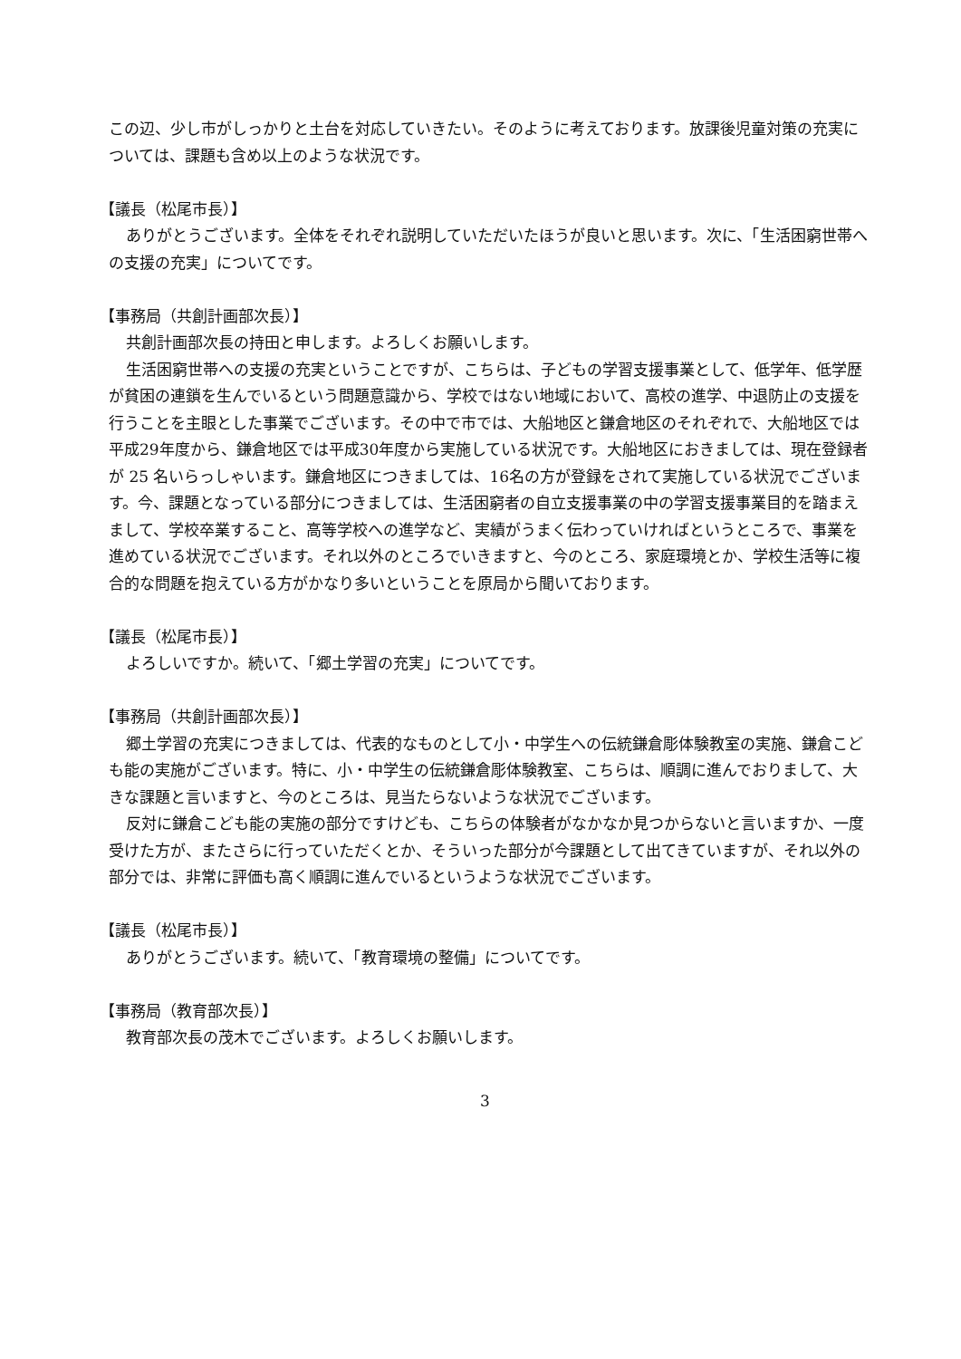この辺、少し市がしっかりと土台を対応していきたい。そのように考えております。放課後児童対策の充実については、課題も含め以上のような状況です。
【議長（松尾市長）】
ありがとうございます。全体をそれぞれ説明していただいたほうが良いと思います。次に、「生活困窮世帯への支援の充実」についてです。
【事務局（共創計画部次長）】
共創計画部次長の持田と申します。よろしくお願いします。
生活困窮世帯への支援の充実ということですが、こちらは、子どもの学習支援事業として、低学年、低学歴が貧困の連鎖を生んでいるという問題意識から、学校ではない地域において、高校の進学、中退防止の支援を行うことを主眼とした事業でございます。その中で市では、大船地区と鎌倉地区のそれぞれで、大船地区では平成29年度から、鎌倉地区では平成30年度から実施している状況です。大船地区におきましては、現在登録者が 25 名いらっしゃいます。鎌倉地区につきましては、16名の方が登録をされて実施している状況でございます。今、課題となっている部分につきましては、生活困窮者の自立支援事業の中の学習支援事業目的を踏まえまして、学校卒業すること、高等学校への進学など、実績がうまく伝わっていければというところで、事業を進めている状況でございます。それ以外のところでいきますと、今のところ、家庭環境とか、学校生活等に複合的な問題を抱えている方がかなり多いということを原局から聞いております。
【議長（松尾市長）】
よろしいですか。続いて、「郷土学習の充実」についてです。
【事務局（共創計画部次長）】
郷土学習の充実につきましては、代表的なものとして小・中学生への伝統鎌倉彫体験教室の実施、鎌倉こども能の実施がございます。特に、小・中学生の伝統鎌倉彫体験教室、こちらは、順調に進んでおりまして、大きな課題と言いますと、今のところは、見当たらないような状況でございます。
反対に鎌倉こども能の実施の部分ですけども、こちらの体験者がなかなか見つからないと言いますか、一度受けた方が、またさらに行っていただくとか、そういった部分が今課題として出てきていますが、それ以外の部分では、非常に評価も高く順調に進んでいるというような状況でございます。
【議長（松尾市長）】
ありがとうございます。続いて、「教育環境の整備」についてです。
【事務局（教育部次長）】
教育部次長の茂木でございます。よろしくお願いします。
3